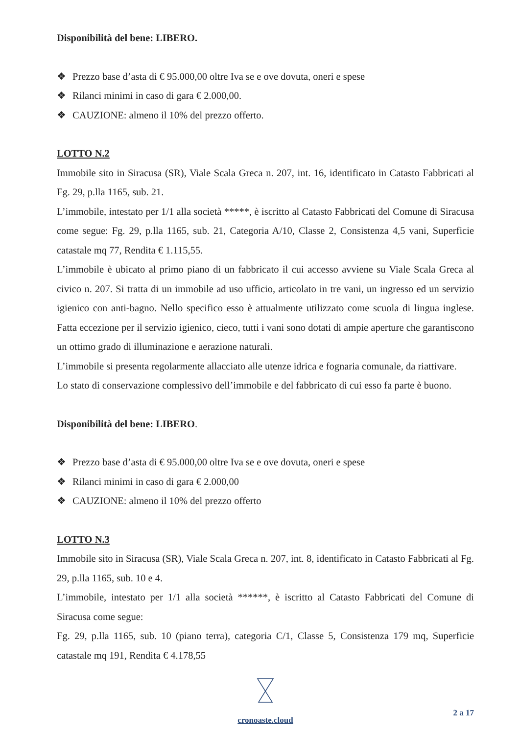Disponibilità del bene: LIBERO.
❖ Prezzo base d’asta di € 95.000,00 oltre Iva se e ove dovuta, oneri e spese
❖ Rilanci minimi in caso di gara € 2.000,00.
❖ CAUZIONE: almeno il 10% del prezzo offerto.
LOTTO N.2
Immobile sito in Siracusa (SR), Viale Scala Greca n. 207, int. 16, identificato in Catasto Fabbricati al Fg. 29, p.lla 1165, sub. 21.
L’immobile, intestato per 1/1 alla società *****, è iscritto al Catasto Fabbricati del Comune di Siracusa come segue: Fg. 29, p.lla 1165, sub. 21, Categoria A/10, Classe 2, Consistenza 4,5 vani, Superficie catastale mq 77, Rendita € 1.115,55.
L’immobile è ubicato al primo piano di un fabbricato il cui accesso avviene su Viale Scala Greca al civico n. 207. Si tratta di un immobile ad uso ufficio, articolato in tre vani, un ingresso ed un servizio igienico con anti-bagno. Nello specifico esso è attualmente utilizzato come scuola di lingua inglese. Fatta eccezione per il servizio igienico, cieco, tutti i vani sono dotati di ampie aperture che garantiscono un ottimo grado di illuminazione e aerazione naturali.
L’immobile si presenta regolarmente allacciato alle utenze idrica e fognaria comunale, da riattivare.
Lo stato di conservazione complessivo dell’immobile e del fabbricato di cui esso fa parte è buono.
Disponibilità del bene: LIBERO.
❖ Prezzo base d’asta di € 95.000,00 oltre Iva se e ove dovuta, oneri e spese
❖ Rilanci minimi in caso di gara € 2.000,00
❖ CAUZIONE: almeno il 10% del prezzo offerto
LOTTO N.3
Immobile sito in Siracusa (SR), Viale Scala Greca n. 207, int. 8, identificato in Catasto Fabbricati al Fg. 29, p.lla 1165, sub. 10 e 4.
L’immobile, intestato per 1/1 alla società ******, è iscritto al Catasto Fabbricati del Comune di Siracusa come segue:
Fg. 29, p.lla 1165, sub. 10 (piano terra), categoria C/1, Classe 5, Consistenza 179 mq, Superficie catastale mq 191, Rendita € 4.178,55
cronoaste.cloud
2 a 17